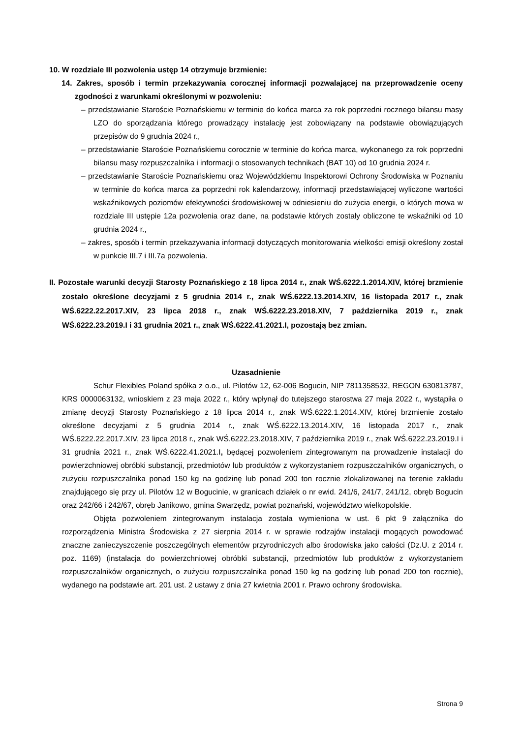10. W rozdziale III pozwolenia ustęp 14 otrzymuje brzmienie:
14. Zakres, sposób i termin przekazywania corocznej informacji pozwalającej na przeprowadzenie oceny zgodności z warunkami określonymi w pozwoleniu:
– przedstawianie Staroście Poznańskiemu w terminie do końca marca za rok poprzedni rocznego bilansu masy LZO do sporządzania którego prowadzący instalację jest zobowiązany na podstawie obowiązujących przepisów do 9 grudnia 2024 r.,
– przedstawianie Staroście Poznańskiemu corocznie w terminie do końca marca, wykonanego za rok poprzedni bilansu masy rozpuszczalnika i informacji o stosowanych technikach (BAT 10) od 10 grudnia 2024 r.
– przedstawianie Staroście Poznańskiemu oraz Wojewódzkiemu Inspektorowi Ochrony Środowiska w Poznaniu w terminie do końca marca za poprzedni rok kalendarzowy, informacji przedstawiającej wyliczone wartości wskaźnikowych poziomów efektywności środowiskowej w odniesieniu do zużycia energii, o których mowa w rozdziale III ustępie 12a pozwolenia oraz dane, na podstawie których zostały obliczone te wskaźniki od 10 grudnia 2024 r.,
– zakres, sposób i termin przekazywania informacji dotyczących monitorowania wielkości emisji określony został w punkcie III.7 i III.7a pozwolenia.
II. Pozostałe warunki decyzji Starosty Poznańskiego z 18 lipca 2014 r., znak WŚ.6222.1.2014.XIV, której brzmienie zostało określone decyzjami z 5 grudnia 2014 r., znak WŚ.6222.13.2014.XIV, 16 listopada 2017 r., znak WŚ.6222.22.2017.XIV, 23 lipca 2018 r., znak WŚ.6222.23.2018.XIV, 7 października 2019 r., znak WŚ.6222.23.2019.I i 31 grudnia 2021 r., znak WŚ.6222.41.2021.I, pozostają bez zmian.
Uzasadnienie
Schur Flexibles Poland spółka z o.o., ul. Pilotów 12, 62-006 Bogucin, NIP 7811358532, REGON 630813787, KRS 0000063132, wnioskiem z 23 maja 2022 r., który wpłynął do tutejszego starostwa 27 maja 2022 r., wystąpiła o zmianę decyzji Starosty Poznańskiego z 18 lipca 2014 r., znak WŚ.6222.1.2014.XIV, której brzmienie zostało określone decyzjami z 5 grudnia 2014 r., znak WŚ.6222.13.2014.XIV, 16 listopada 2017 r., znak WŚ.6222.22.2017.XIV, 23 lipca 2018 r., znak WŚ.6222.23.2018.XIV, 7 października 2019 r., znak WŚ.6222.23.2019.I i 31 grudnia 2021 r., znak WŚ.6222.41.2021.I, będącej pozwoleniem zintegrowanym na prowadzenie instalacji do powierzchniowej obróbki substancji, przedmiotów lub produktów z wykorzystaniem rozpuszczalników organicznych, o zużyciu rozpuszczalnika ponad 150 kg na godzinę lub ponad 200 ton rocznie zlokalizowanej na terenie zakładu znajdującego się przy ul. Pilotów 12 w Bogucinie, w granicach działek o nr ewid. 241/6, 241/7, 241/12, obręb Bogucin oraz 242/66 i 242/67, obręb Janikowo, gmina Swarzędz, powiat poznański, województwo wielkopolskie.
Objęta pozwoleniem zintegrowanym instalacja została wymieniona w ust. 6 pkt 9 załącznika do rozporządzenia Ministra Środowiska z 27 sierpnia 2014 r. w sprawie rodzajów instalacji mogących powodować znaczne zanieczyszczenie poszczególnych elementów przyrodniczych albo środowiska jako całości (Dz.U. z 2014 r. poz. 1169) (instalacja do powierzchniowej obróbki substancji, przedmiotów lub produktów z wykorzystaniem rozpuszczalników organicznych, o zużyciu rozpuszczalnika ponad 150 kg na godzinę lub ponad 200 ton rocznie), wydanego na podstawie art. 201 ust. 2 ustawy z dnia 27 kwietnia 2001 r. Prawo ochrony środowiska.
Strona 9